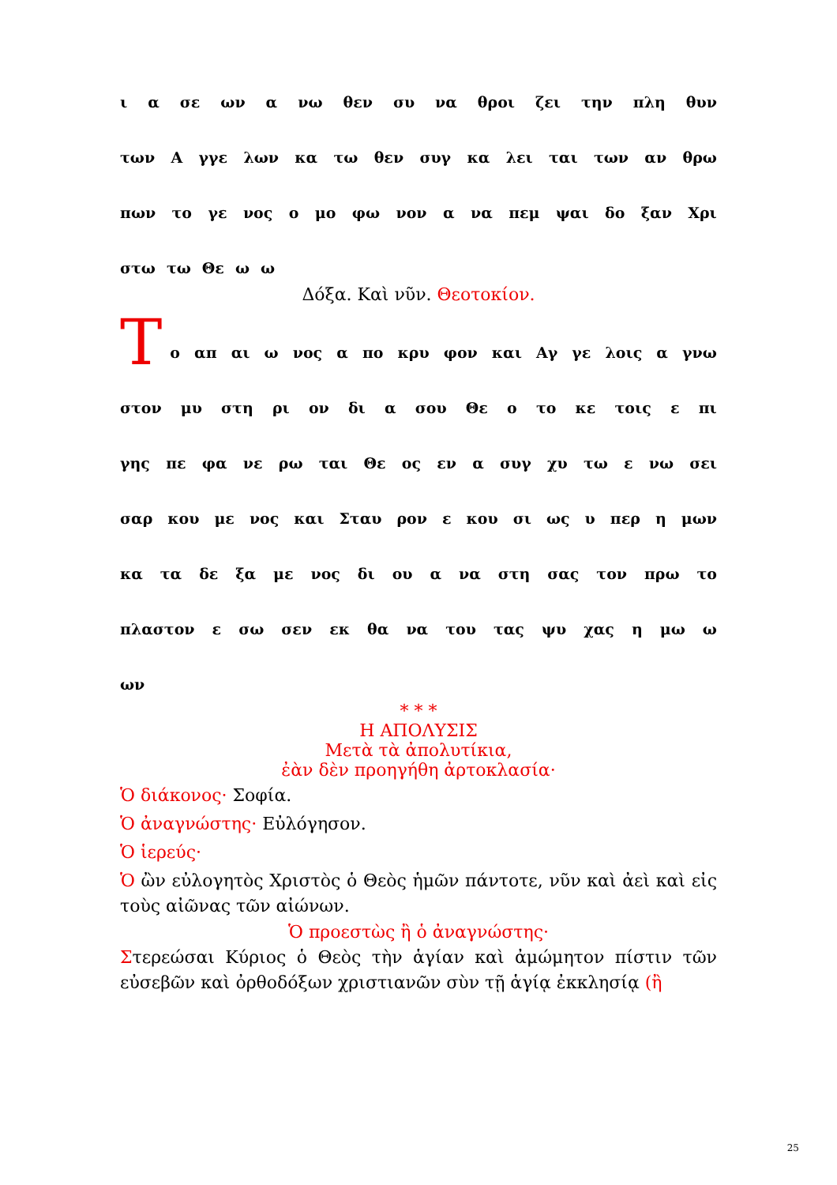ι α σε ων α νω θεν συ να θροι ζει την πλη θυν
των Α γγε λων κα τω θεν συγ κα λει ται των αν θρω
πων το γε νος ο μο φω νον α να πεμ ψαι δο ξαν Χρι
στω τω Θε ω ω
Δόξα. Καὶ νῦν. Θεοτοκίον.
Τ
ο απ αι ω νος α πο κρυ φον και Αγ γε λοις α γνω
στον μυ στη ρι ον δι α σου Θε ο το κε τοις ε πι
γης πε φα νε ρω ται Θε ος εν α συγ χυ τω ε νω σει
σαρ κου με νος και Σταυ ρον ε κου σι ως υ περ η μων
κα τα δε ξα με νος δι ου α να στη σας τον πρω το
πλαστον ε σω σεν εκ θα να του τας ψυ χας η μω ω
ων
* * *
Η ΑΠΟΛΥΣΙΣ
Μετὰ τὰ ἀπολυτίκια,
ἐὰν δὲν προηγήθη ἀρτοκλασία·
Ὁ διάκονος· Σοφία.
Ὁ ἀναγνώστης· Εὐλόγησον.
Ὁ ἱερεύς·
Ὁ ὢν εὐλογητὸς Χριστὸς ὁ Θεὸς ἡμῶν πάντοτε, νῦν καὶ ἀεὶ καὶ εἰς τοὺς αἰῶνας τῶν αἰώνων.
Ὁ προεστὼς ἢ ὁ ἀναγνώστης·
Στερεώσαι Κύριος ὁ Θεὸς τὴν ἁγίαν καὶ ἀμώμητον πίστιν τῶν εὐσεβῶν καὶ ὀρθοδόξων χριστιανῶν σὺν τῇ ἁγίᾳ ἐκκλησίᾳ (ἢ
25